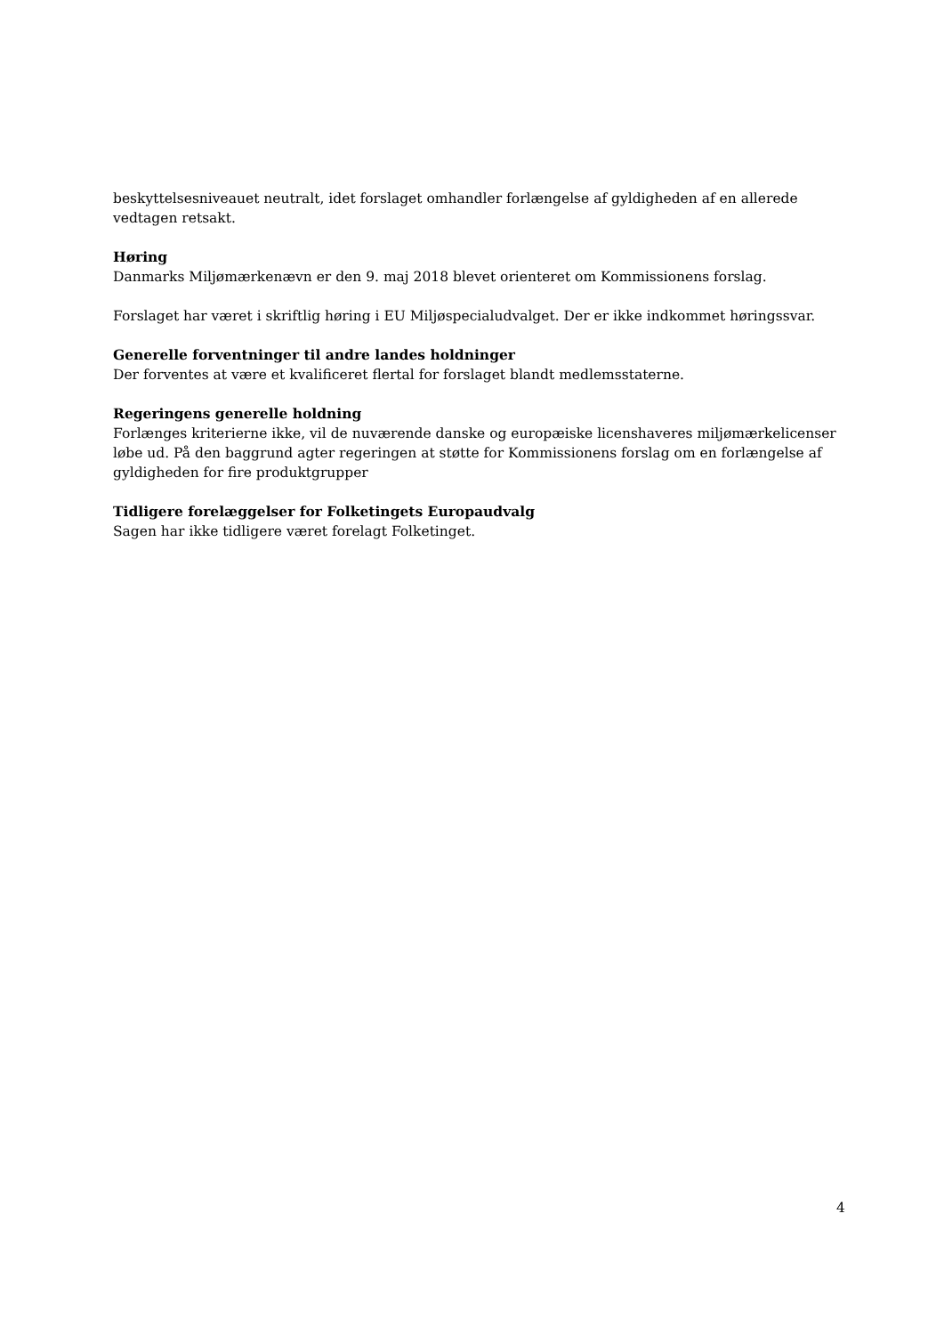beskyttelsesniveauet neutralt, idet forslaget omhandler forlængelse af gyldigheden af en allerede vedtagen retsakt.
Høring
Danmarks Miljømærkenævn er den 9. maj 2018 blevet orienteret om Kommissionens forslag.
Forslaget har været i skriftlig høring i EU Miljøspecialudvalget. Der er ikke indkommet høringssvar.
Generelle forventninger til andre landes holdninger
Der forventes at være et kvalificeret flertal for forslaget blandt medlemsstaterne.
Regeringens generelle holdning
Forlænges kriterierne ikke, vil de nuværende danske og europæiske licenshaveres miljømærkelicenser løbe ud. På den baggrund agter regeringen at støtte for Kommissionens forslag om en forlængelse af gyldigheden for fire produktgrupper
Tidligere forelæggelser for Folketingets Europaudvalg
Sagen har ikke tidligere været forelagt Folketinget.
4